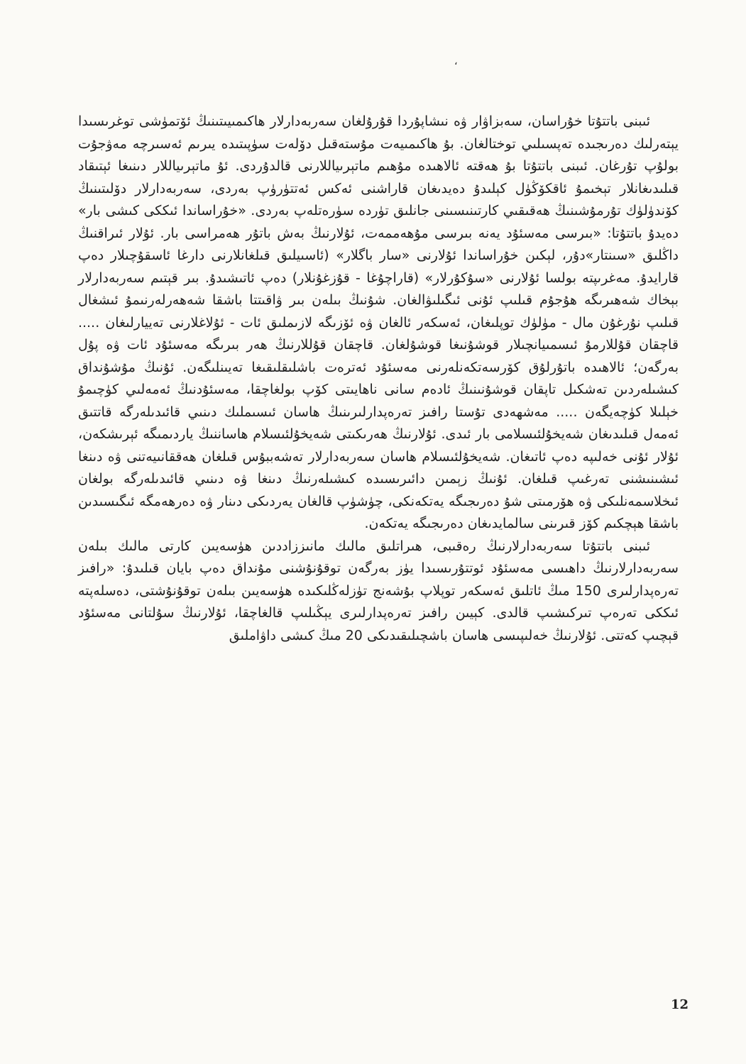،
ئىبنى باتتۇتا خۇراسان، سەبزاۋار ۋە نىشاپۇردا قۇرۇلغان سەربەدارلار ھاكىمىيىتىنىڭ ئۆتمۈشى توغرىسىدا يېتەرلىك دەرىجىدە تەپسىلىي توختالغان. بۇ ھاكىمىيەت مۇستەقىل دۆلەت سۈپىتىدە يىرىم ئەسىرچە مەۋجۇت بولۇپ تۇرغان. ئىبنى باتتۇتا بۇ ھەقتە ئالاھىدە مۇھىم ماتېرىياللارنى قالدۇردى. ئۇ ماتېرىياللار دىنىغا ئېتىقاد قىلىدىغانلار تېخىمۇ ئاقكۆڭۈل كېلىدۇ دەيدىغان قاراشنى ئەكس ئەتتۈرۈپ بەردى، سەربەدارلار دۆلىتىنىڭ كۆندۈلۈك تۇرمۇشىنىڭ ھەقىقىي كارتىنىسىنى جانلىق تۈردە سۈرەتلەپ بەردى. «خۇراساندا ئىككى كىشى بار» دەيدۇ باتتۇتا: «بىرسى مەسئۇد يەنە بىرسى مۇھەممەت، ئۇلارنىڭ بەش باتۇر ھەمراسى بار. ئۇلار ئىراقنىڭ داڭلىق «سىنتار»دۇر، لېكىن خۇراساندا ئۇلارنى «سار باگلار» (ئاسىيلىق قىلغانلارنى دارغا ئاسقۇچىلار دەپ قارايدۇ. مەغرىپتە بولسا ئۇلارنى «سۇكۇرلار» (قاراچۇغا - قۇزغۇنلار) دەپ ئاتىشىدۇ. بىر قېتىم سەربەدارلار بېخاك شەھىرىگە ھۇجۇم قىلىپ ئۇنى ئىگىلىۋالغان. شۇنىڭ بىلەن بىر ۋاقىتتا باشقا شەھەرلەرنىمۇ ئىشغال قىلىپ نۇرغۇن مال - مۈلۈك توپلىغان، ئەسكەر ئالغان ۋە ئۆزىگە لازىملىق ئات - ئۇلاغلارنى تەييارلىغان ..... قاچقان قۇللارمۇ ئىسمىيانچىلار قوشۇنىغا قوشۇلغان. قاچقان قۇللارنىڭ ھەر بىرىگە مەسئۇد ئات ۋە پۇل بەرگەن؛ ئالاھىدە باتۇرلۇق كۆرسەتكەنلەرنى مەسئۇد ئەترەت باشلىقلىقىغا تەيىنلىگەن. ئۇنىڭ مۇشۇنداق كىشىلەردىن تەشكىل تاپقان قوشۇنىنىڭ ئادەم سانى ناھايىتى كۆپ بولغاچقا، مەسئۇدنىڭ ئەمەلىي كۈچىمۇ خېلىلا كۈچەيگەن ..... مەشھەدى تۇستا رافىز تەرەپدارلىرىنىڭ ھاسان ئىسىملىك دىنىي قائىدىلەرگە قاتتىق ئەمەل قىلىدىغان شەيخۇلئىسلامى بار ئىدى. ئۇلارنىڭ ھەرىكىتى شەيخۇلئىسلام ھاساننىڭ ياردىمىگە ئېرىشكەن، ئۇلار ئۇنى خەلىپە دەپ ئاتىغان. شەيخۇلئىسلام ھاسان سەربەدارلار تەشەببۇس قىلغان ھەققانىيەتنى ۋە دىنغا ئىشىنىشنى تەرغىپ قىلغان. ئۇنىڭ زېمىن دائىرىسىدە كىشىلەرنىڭ دىنغا ۋە دىنىي قائىدىلەرگە بولغان ئىخلاسمەنلىكى ۋە ھۆرمىتى شۇ دەرىجىگە يەتكەنكى، چۈشۈپ قالغان يەردىكى دىنار ۋە دەرھەمگە ئىگىسىدىن باشقا ھېچكىم كۆز قىرىنى سالمايدىغان دەرىجىگە يەتكەن.
ئىبنى باتتۇتا سەربەدارلارنىڭ رەقىبى، ھىراتلىق مالىك مانىززاددىن ھۈسەيىن كارتى مالىك بىلەن سەربەدارلارنىڭ داھىسى مەسئۇد ئوتتۇرىسىدا يۈز بەرگەن توقۇنۇشنى مۇنداق دەپ بايان قىلىدۇ: «رافىز تەرەپدارلىرى 150 مىڭ ئاتلىق ئەسكەر توپلاپ بۇشەنج تۈزلەڭلىكىدە ھۈسەيىن بىلەن توقۇنۇشتى، دەسلەپتە ئىككى تەرەپ تىركىشىپ قالدى. كېيىن رافىز تەرەپدارلىرى يېڭىلىپ قالغاچقا، ئۇلارنىڭ سۇلتانى مەسئۇد قېچىپ كەتتى. ئۇلارنىڭ خەلىپىسى ھاسان باشچىلىقىدىكى 20 مىڭ كىشى داۋاملىق
12